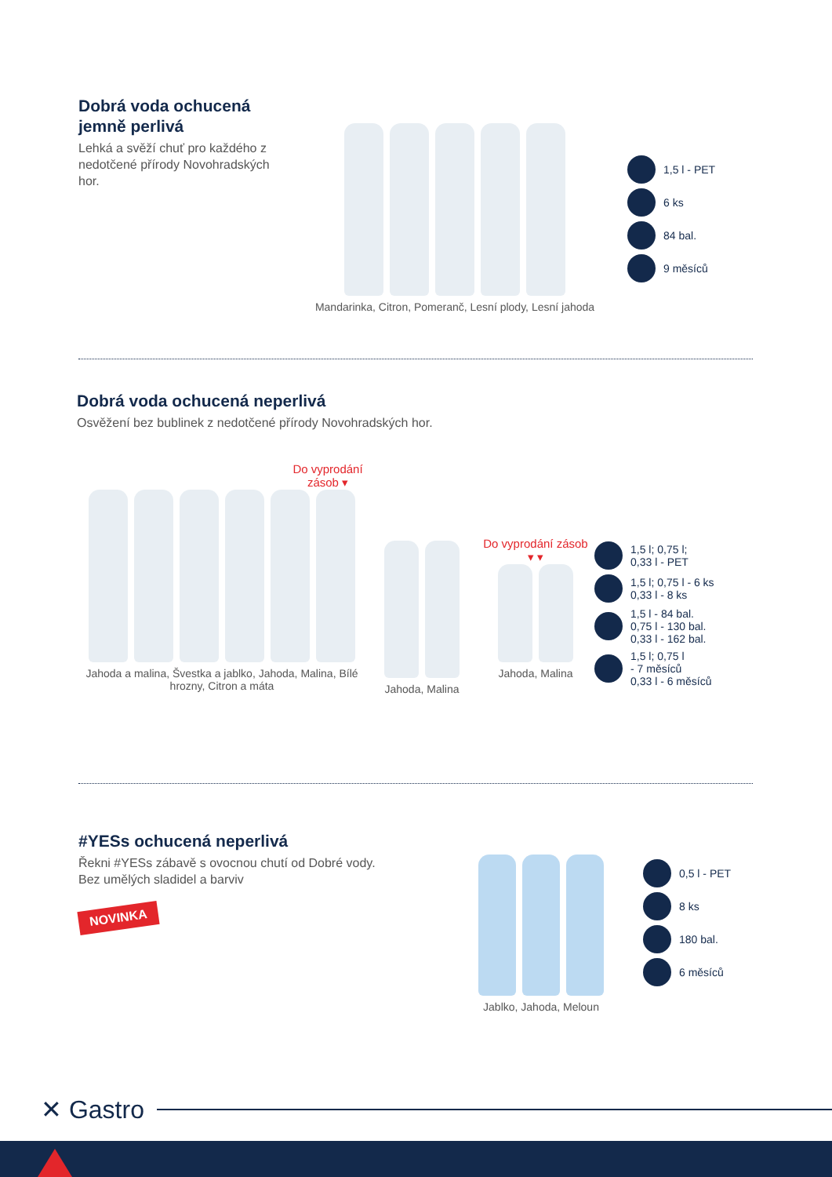Dobrá voda ochucená jemně perlivá
Lehká a svěží chuť pro každého z nedotčené přírody Novohradských hor.
Mandarinka, Citron, Pomeranč, Lesní plody, Lesní jahoda
1,5 l - PET
6 ks
84 bal.
9 měsíců
Dobrá voda ochucená neperlivá
Osvěžení bez bublinek z nedotčené přírody Novohradských hor.
Do vyprodání zásob ▾
Jahoda a malina, Švestka a jablko, Jahoda, Malina, Bílé hrozny, Citron a máta
Jahoda, Malina
Do vyprodání zásob
▾ ▾
Jahoda, Malina
1,5 l; 0,75 l;
0,33 l - PET
1,5 l; 0,75 l - 6 ks
0,33 l - 8 ks
1,5 l - 84 bal.
0,75 l - 130 bal.
0,33 l - 162 bal.
1,5 l; 0,75 l
- 7 měsíců
0,33 l - 6 měsíců
#YESs ochucená neperlivá
Řekni #YESs zábavě s ovocnou chutí od Dobré vody.
Bez umělých sladidel a barviv
NOVINKA
Jablko, Jahoda, Meloun
0,5 l - PET
8 ks
180 bal.
6 měsíců
✕ Gastro